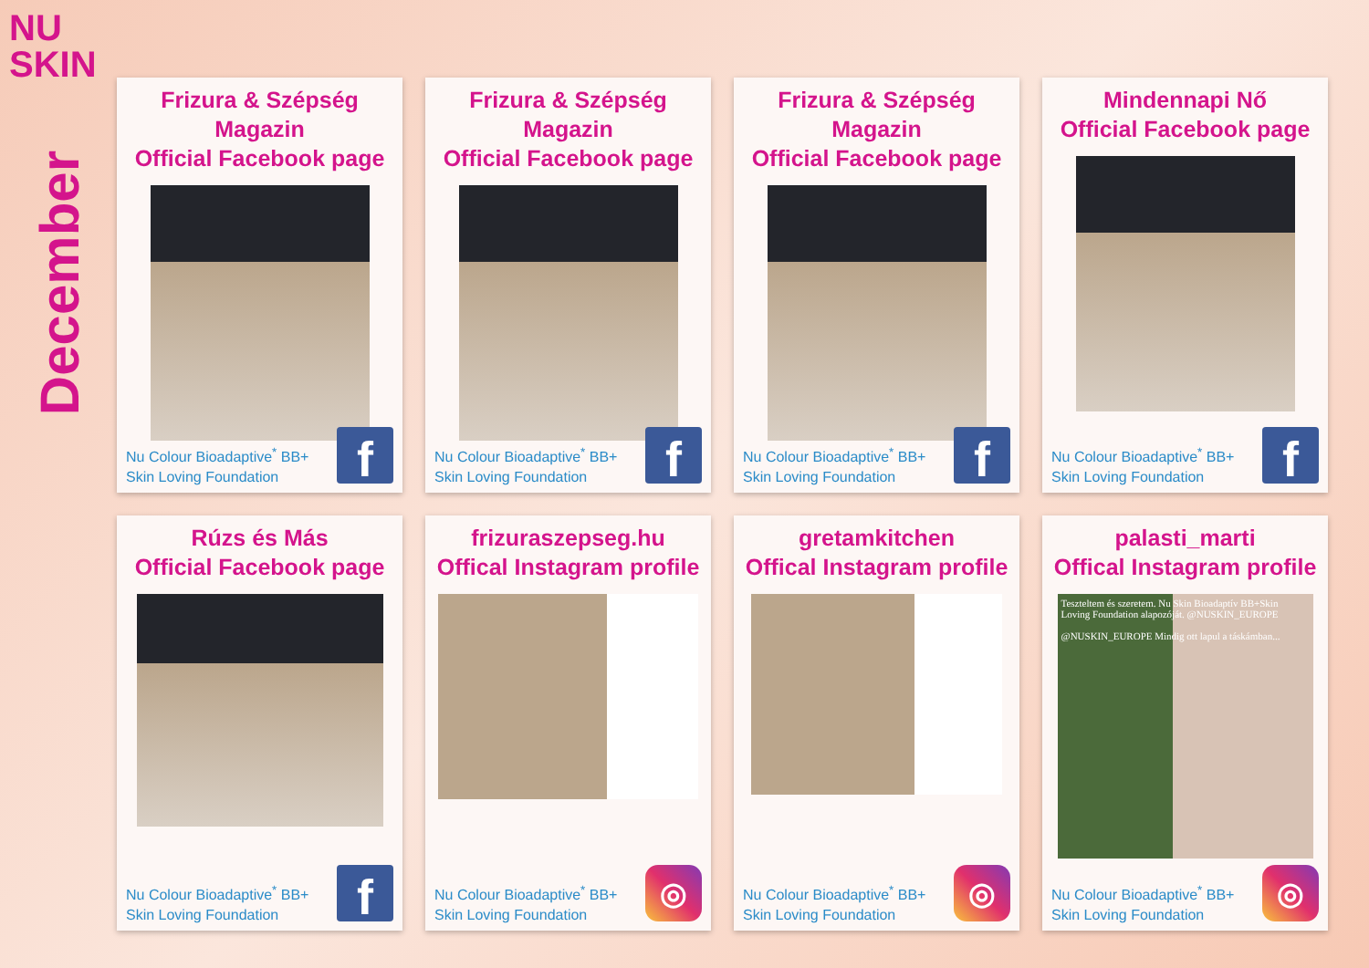NU
SKIN
December
Frizura & Szépség Magazin
Official Facebook page
Nu Colour Bioadaptive<sup>*</sup> BB+
Skin Loving Foundation
f
Frizura & Szépség Magazin
Official Facebook page
Nu Colour Bioadaptive<sup>*</sup> BB+
Skin Loving Foundation
f
Frizura & Szépség Magazin
Official Facebook page
Nu Colour Bioadaptive<sup>*</sup> BB+
Skin Loving Foundation
f
Mindennapi Nő
Official Facebook page
Nu Colour Bioadaptive<sup>*</sup> BB+
Skin Loving Foundation
f
Rúzs és Más
Official Facebook page
Nu Colour Bioadaptive<sup>*</sup> BB+
Skin Loving Foundation
f
frizuraszepseg.hu
Offical Instagram profile
Nu Colour Bioadaptive<sup>*</sup> BB+
Skin Loving Foundation
◎
gretamkitchen
Offical Instagram profile
Nu Colour Bioadaptive<sup>*</sup> BB+
Skin Loving Foundation
◎
palasti_marti
Offical Instagram profile
Teszteltem és szeretem. Nu Skin Bioadaptív BB+Skin Loving Foundation alapozóját. @NUSKIN_EUROPE
@NUSKIN_EUROPE Mindig ott lapul a táskámban...
Nu Colour Bioadaptive<sup>*</sup> BB+
Skin Loving Foundation
◎